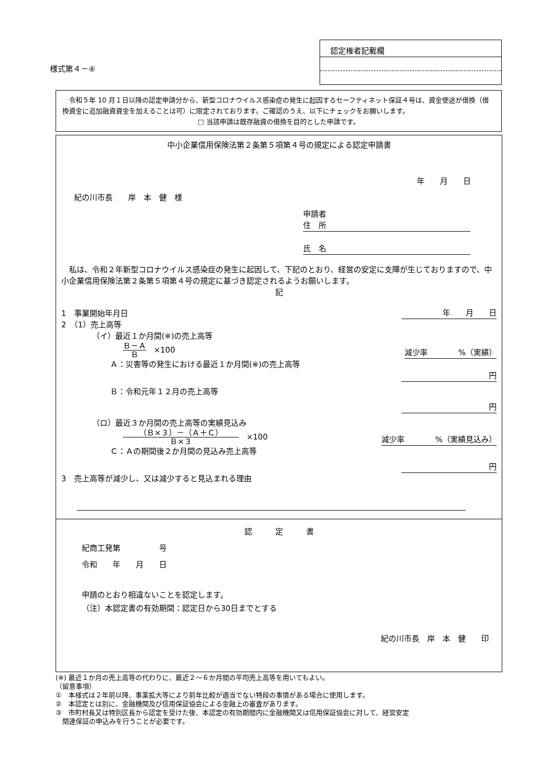様式第４－④
認定権者記載欄
　令和５年 10 月１日以降の認定申請分から、新型コロナウイルス感染症の発生に起因するセーフティネット保証４号は、資金使途が借換（借換資金に追加融資資金を加えることは可）に限定されております。ご確認のうえ、以下にチェックをお願いします。
□ 当該申請は既存融資の借換を目的とした申請です。
中小企業信用保険法第２条第５項第４号の規定による認定申請書
年　　月　　日
紀の川市長　　岸　本　健　様
申請者
住　所
氏　名
　私は、令和２年新型コロナウイルス感染症の発生に起因して、下記のとおり、経営の安定に支障が生じておりますので、中小企業信用保険法第２条第５項第４号の規定に基づき認定されるようお願いします。
記
1　事業開始年月日 年　　月　　日
2　（1）売上高等
（イ）最近１か月間(※)の売上高等
Ｂ－Ａ Ｂ　×100 減少率　　　　%（実績）
Ａ：災害等の発生における最近１か月間(※)の売上高等
円
Ｂ：令和元年１２月の売上高等
円
（ロ）最近３か月間の売上高等の実績見込み
（Ｂ×３）－（Ａ＋Ｃ） Ｂ×３　×100 減少率　　　　%（実績見込み）
Ｃ：Ａの期間後２か月間の見込み売上高等
円
3　売上高等が減少し、又は減少すると見込まれる理由
認　　　定　　　書
紀商工発第　　　　　号
令和　　年　　月　　日
申請のとおり相違ないことを認定します。
（注）本認定書の有効期間：認定日から30日までとする
紀の川市長　岸　本　健　　印
(※) 最近１か月の売上高等の代わりに、最近２～６か月間の平均売上高等を用いてもよい。
（留意事項）
①　本様式は２年前以降、事業拡大等により前年比較が適当でない特段の事情がある場合に使用します。
②　本認定とは別に、金融機関及び信用保証協会による金融上の審査があります。
③　市町村長又は特別区長から認定を受けた後、本認定の有効期間内に金融機関又は信用保証協会に対して、経営安定
　関連保証の申込みを行うことが必要です。